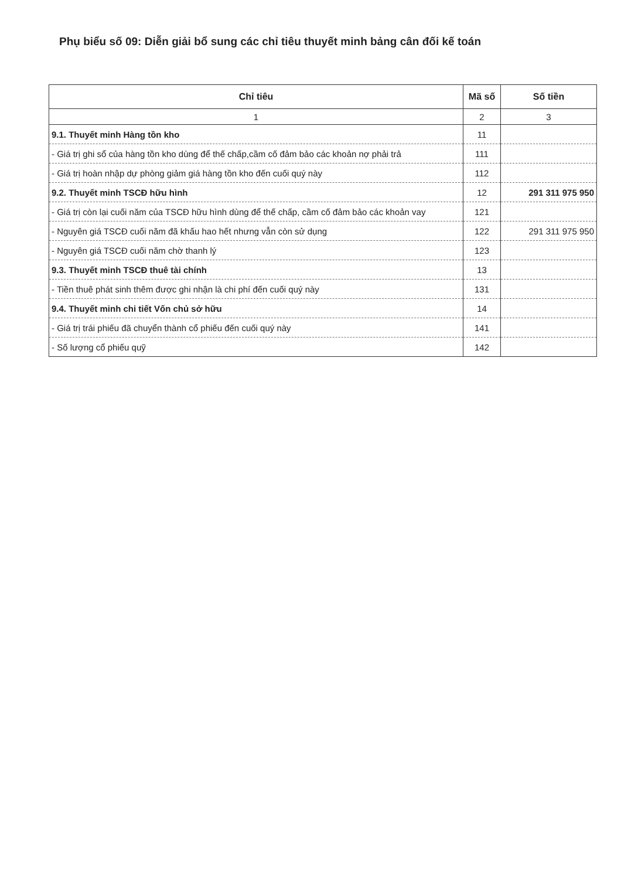Phụ biểu số 09: Diễn giải bổ sung các chỉ tiêu thuyết minh bảng cân đối kế toán
| Chỉ tiêu | Mã số | Số tiền |
| --- | --- | --- |
| 1 | 2 | 3 |
| 9.1. Thuyết minh Hàng tồn kho | 11 | |
| - Giá trị ghi sổ của hàng tồn kho dùng để thế chấp,cầm cố đảm bảo các khoản nợ phải trả | 111 | |
| - Giá trị hoàn nhập dự phòng giảm giá hàng tồn kho đến cuối quý này | 112 | |
| 9.2. Thuyết minh TSCĐ hữu hình | 12 | 291 311 975 950 |
| - Giá trị còn lại cuối năm của TSCĐ hữu hình dùng để thế chấp, cầm cố đảm bảo các khoản vay | 121 | |
| - Nguyên giá TSCĐ cuối năm đã khấu hao hết nhưng vẫn còn sử dụng | 122 | 291 311 975 950 |
| - Nguyên giá TSCĐ cuối năm chờ thanh lý | 123 | |
| 9.3. Thuyết minh TSCĐ thuê tài chính | 13 | |
| - Tiền thuê phát sinh thêm được ghi nhận là chi phí đến cuối quý này | 131 | |
| 9.4. Thuyết minh chi tiết Vốn chủ sở hữu | 14 | |
| - Giá trị trái phiếu đã chuyển thành cổ phiếu đến cuối quý này | 141 | |
| - Số lượng cổ phiếu quỹ | 142 | |